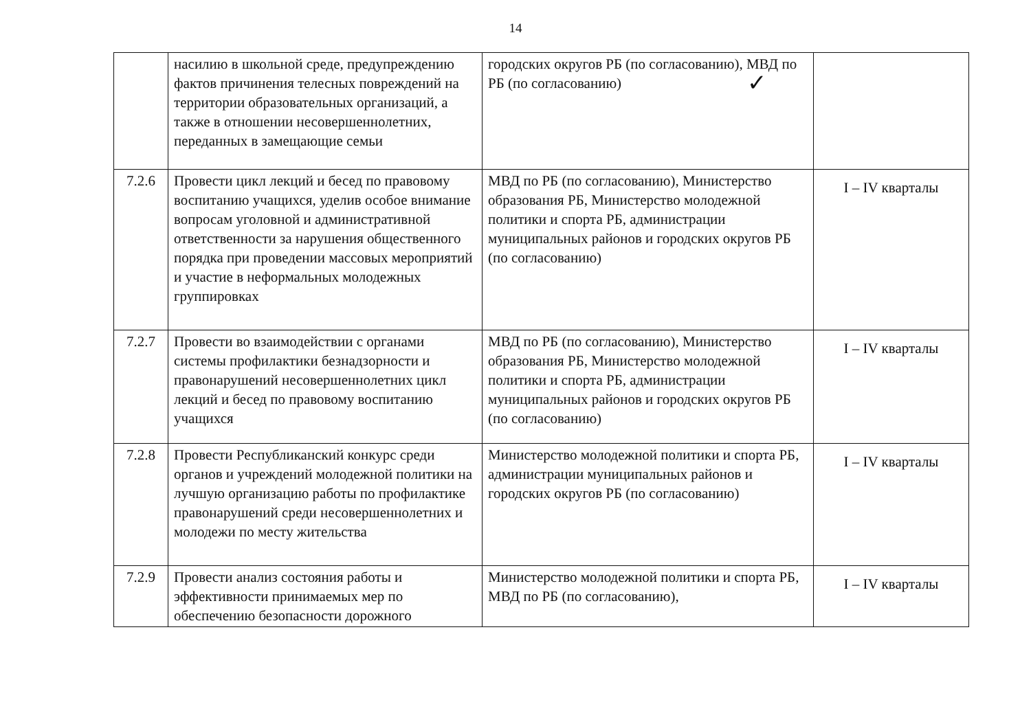14
| | насилию в школьной среде, предупреждению фактов причинения телесных повреждений на территории образовательных организаций, а также в отношении несовершеннолетних, переданных в замещающие семьи | городских округов РБ (по согласованию), МВД по РБ (по согласованию) ✓ | |
| 7.2.6 | Провести цикл лекций и бесед по правовому воспитанию учащихся, уделив особое внимание вопросам уголовной и административной ответственности за нарушения общественного порядка при проведении массовых мероприятий и участие в неформальных молодежных группировках | МВД по РБ (по согласованию), Министерство образования РБ, Министерство молодежной политики и спорта РБ, администрации муниципальных районов и городских округов РБ (по согласованию) | I – IV кварталы |
| 7.2.7 | Провести во взаимодействии с органами системы профилактики безнадзорности и правонарушений несовершеннолетних цикл лекций и бесед по правовому воспитанию учащихся | МВД по РБ (по согласованию), Министерство образования РБ, Министерство молодежной политики и спорта РБ, администрации муниципальных районов и городских округов РБ (по согласованию) | I – IV кварталы |
| 7.2.8 | Провести Республиканский конкурс среди органов и учреждений молодежной политики на лучшую организацию работы по профилактике правонарушений среди несовершеннолетних и молодежи по месту жительства | Министерство молодежной политики и спорта РБ, администрации муниципальных районов и городских округов РБ (по согласованию) | I – IV кварталы |
| 7.2.9 | Провести анализ состояния работы и эффективности принимаемых мер по обеспечению безопасности дорожного | Министерство молодежной политики и спорта РБ, МВД по РБ (по согласованию), | I – IV кварталы |